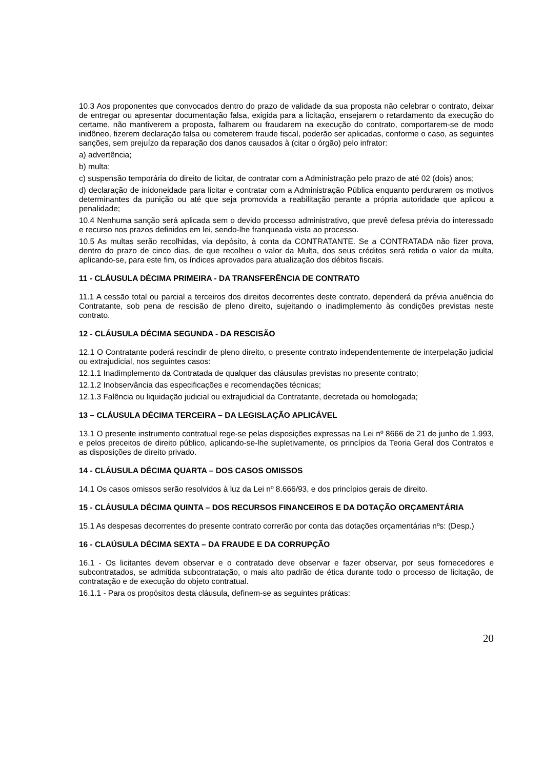10.3 Aos proponentes que convocados dentro do prazo de validade da sua proposta não celebrar o contrato, deixar de entregar ou apresentar documentação falsa, exigida para a licitação, ensejarem o retardamento da execução do certame, não mantiverem a proposta, falharem ou fraudarem na execução do contrato, comportarem-se de modo inidôneo, fizerem declaração falsa ou cometerem fraude fiscal, poderão ser aplicadas, conforme o caso, as seguintes sanções, sem prejuízo da reparação dos danos causados à (citar o órgão) pelo infrator:
a) advertência;
b) multa;
c) suspensão temporária do direito de licitar, de contratar com a Administração pelo prazo de até 02 (dois) anos;
d) declaração de inidoneidade para licitar e contratar com a Administração Pública enquanto perdurarem os motivos determinantes da punição ou até que seja promovida a reabilitação perante a própria autoridade que aplicou a penalidade;
10.4 Nenhuma sanção será aplicada sem o devido processo administrativo, que prevê defesa prévia do interessado e recurso nos prazos definidos em lei, sendo-lhe franqueada vista ao processo.
10.5 As multas serão recolhidas, via depósito, à conta da CONTRATANTE. Se a CONTRATADA não fizer prova, dentro do prazo de cinco dias, de que recolheu o valor da Multa, dos seus créditos será retida o valor da multa, aplicando-se, para este fim, os índices aprovados para atualização dos débitos fiscais.
11 - CLÁUSULA DÉCIMA PRIMEIRA - DA TRANSFERÊNCIA DE CONTRATO
11.1 A cessão total ou parcial a terceiros dos direitos decorrentes deste contrato, dependerá da prévia anuência do Contratante, sob pena de rescisão de pleno direito, sujeitando o inadimplemento às condições previstas neste contrato.
12 - CLÁUSULA DÉCIMA SEGUNDA - DA RESCISÃO
12.1 O Contratante poderá rescindir de pleno direito, o presente contrato independentemente de interpelação judicial ou extrajudicial, nos seguintes casos:
12.1.1 Inadimplemento da Contratada de qualquer das cláusulas previstas no presente contrato;
12.1.2 Inobservância das especificações e recomendações técnicas;
12.1.3 Falência ou liquidação judicial ou extrajudicial da Contratante, decretada ou homologada;
13 – CLÁUSULA DÉCIMA TERCEIRA – DA LEGISLAÇÃO APLICÁVEL
13.1 O presente instrumento contratual rege-se pelas disposições expressas na Lei nº 8666 de 21 de junho de 1.993, e pelos preceitos de direito público, aplicando-se-lhe supletivamente, os princípios da Teoria Geral dos Contratos e as disposições de direito privado.
14 - CLÁUSULA DÉCIMA QUARTA – DOS CASOS OMISSOS
14.1 Os casos omissos serão resolvidos à luz da Lei nº 8.666/93, e dos princípios gerais de direito.
15 - CLÁUSULA DÉCIMA QUINTA – DOS RECURSOS FINANCEIROS E DA DOTAÇÃO ORÇAMENTÁRIA
15.1 As despesas decorrentes do presente contrato correrão por conta das dotações orçamentárias nºs: (Desp.)
16 - CLAÚSULA DÉCIMA SEXTA – DA FRAUDE E DA CORRUPÇÃO
16.1 - Os licitantes devem observar e o contratado deve observar e fazer observar, por seus fornecedores e subcontratados, se admitida subcontratação, o mais alto padrão de ética durante todo o processo de licitação, de contratação e de execução do objeto contratual.
16.1.1 - Para os propósitos desta cláusula, definem-se as seguintes práticas:
20